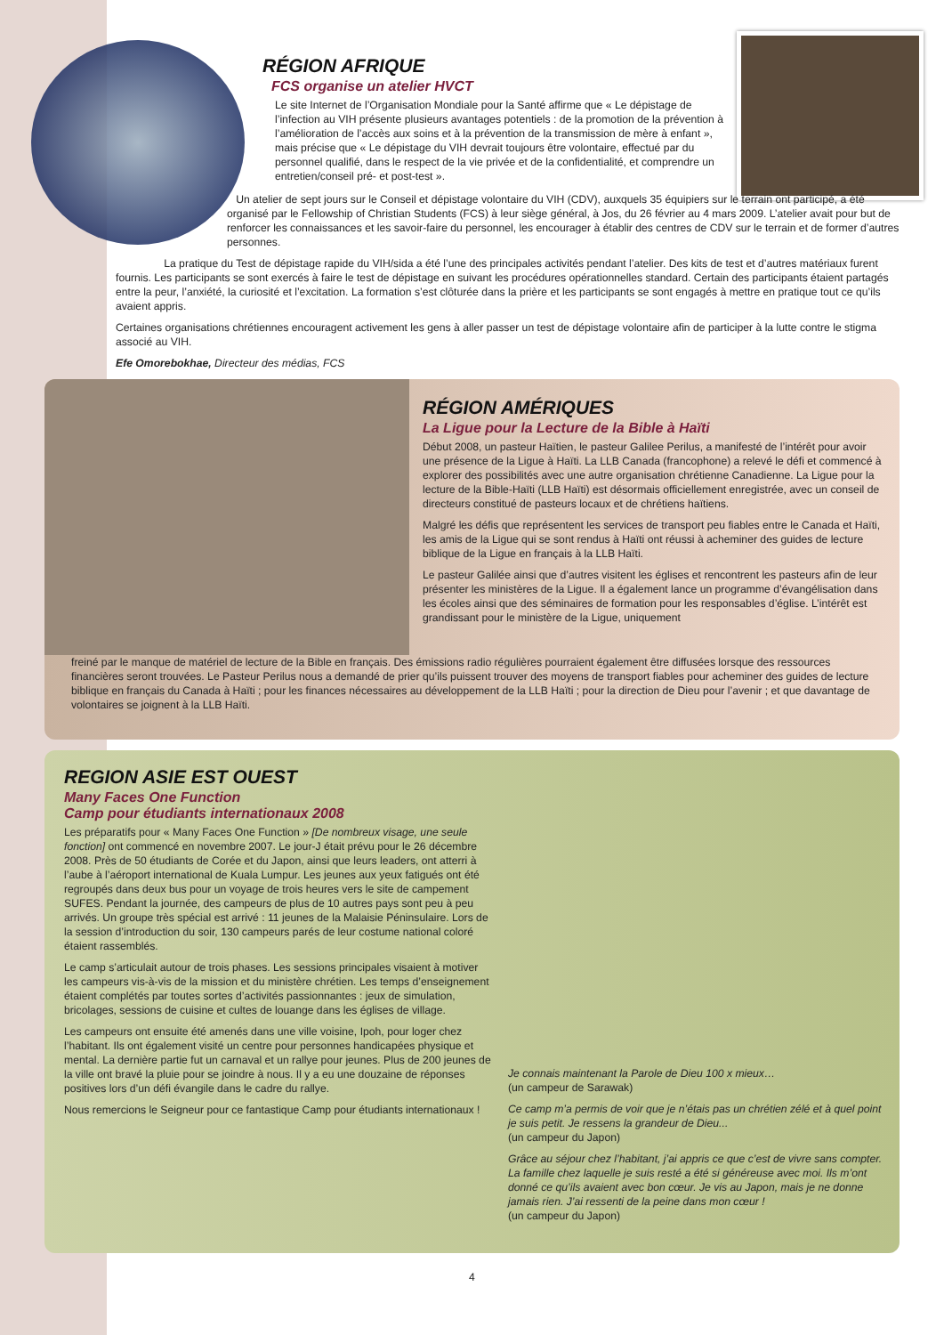RÉGION AFRIQUE
FCS organise un atelier HVCT
Le site Internet de l’Organisation Mondiale pour la Santé affirme que « Le dépistage de l’infection au VIH présente plusieurs avantages potentiels : de la promotion de la prévention à l’amélioration de l’accès aux soins et à la prévention de la transmission de mère à enfant », mais précise que « Le dépistage du VIH devrait toujours être volontaire, effectué par du personnel qualifié, dans le respect de la vie privée et de la confidentialité, et comprendre un entretien/conseil pré- et post-test ».
Un atelier de sept jours sur le Conseil et dépistage volontaire du VIH (CDV), auxquels 35 équipiers sur le terrain ont participé, a été organisé par le Fellowship of Christian Students (FCS) à leur siège général, à Jos, du 26 février au 4 mars 2009. L’atelier avait pour but de renforcer les connaissances et les savoir-faire du personnel, les encourager à établir des centres de CDV sur le terrain et de former d’autres personnes.
La pratique du Test de dépistage rapide du VIH/sida a été l’une des principales activités pendant l’atelier. Des kits de test et d’autres matériaux furent fournis. Les participants se sont exercés à faire le test de dépistage en suivant les procédures opérationnelles standard. Certain des participants étaient partagés entre la peur, l’anxiété, la curiosité et l’excitation. La formation s’est clôturée dans la prière et les participants se sont engagés à mettre en pratique tout ce qu’ils avaient appris.
Certaines organisations chrétiennes encouragent activement les gens à aller passer un test de dépistage volontaire afin de participer à la lutte contre le stigma associé au VIH.
Efe Omorebokhae, Directeur des médias, FCS
RÉGION AMÉRIQUES
La Ligue pour la Lecture de la Bible à Haïti
Début 2008, un pasteur Haïtien, le pasteur Galilee Perilus, a manifesté de l’intérêt pour avoir une présence de la Ligue à Haïti. La LLB Canada (francophone) a relevé le défi et commencé à explorer des possibilités avec une autre organisation chrétienne Canadienne. La Ligue pour la lecture de la Bible-Haïti (LLB Haïti) est désormais officiellement enregistrée, avec un conseil de directeurs constitué de pasteurs locaux et de chrétiens haïtiens.
Malgré les défis que représentent les services de transport peu fiables entre le Canada et Haïti, les amis de la Ligue qui se sont rendus à Haïti ont réussi à acheminer des guides de lecture biblique de la Ligue en français à la LLB Haïti.
Le pasteur Galilée ainsi que d’autres visitent les églises et rencontrent les pasteurs afin de leur présenter les ministères de la Ligue. Il a également lance un programme d’évangélisation dans les écoles ainsi que des séminaires de formation pour les responsables d’église. L’intérêt est grandissant pour le ministère de la Ligue, uniquement
freiné par le manque de matériel de lecture de la Bible en français. Des émissions radio régulières pourraient également être diffusées lorsque des ressources financières seront trouvées. Le Pasteur Perilus nous a demandé de prier qu’ils puissent trouver des moyens de transport fiables pour acheminer des guides de lecture biblique en français du Canada à Haïti ; pour les finances nécessaires au développement de la LLB Haïti ; pour la direction de Dieu pour l’avenir ; et que davantage de volontaires se joignent à la LLB Haïti.
REGION ASIE EST OUEST
Many Faces One Function
Camp pour étudiants internationaux 2008
Les préparatifs pour « Many Faces One Function » [De nombreux visage, une seule fonction] ont commencé en novembre 2007. Le jour-J était prévu pour le 26 décembre 2008. Près de 50 étudiants de Corée et du Japon, ainsi que leurs leaders, ont atterri à l’aube à l’aéroport international de Kuala Lumpur. Les jeunes aux yeux fatigués ont été regroupés dans deux bus pour un voyage de trois heures vers le site de campement SUFES. Pendant la journée, des campeurs de plus de 10 autres pays sont peu à peu arrivés. Un groupe très spécial est arrivé : 11 jeunes de la Malaisie Péninsulaire. Lors de la session d’introduction du soir, 130 campeurs parés de leur costume national coloré étaient rassemblés.
Le camp s’articulait autour de trois phases. Les sessions principales visaient à motiver les campeurs vis-à-vis de la mission et du ministère chrétien. Les temps d’enseignement étaient complétés par toutes sortes d’activités passionnantes : jeux de simulation, bricolages, sessions de cuisine et cultes de louange dans les églises de village.
Les campeurs ont ensuite été amenés dans une ville voisine, Ipoh, pour loger chez l’habitant. Ils ont également visité un centre pour personnes handicapées physique et mental. La dernière partie fut un carnaval et un rallye pour jeunes. Plus de 200 jeunes de la ville ont bravé la pluie pour se joindre à nous. Il y a eu une douzaine de réponses positives lors d’un défi évangile dans le cadre du rallye.
Nous remercions le Seigneur pour ce fantastique Camp pour étudiants internationaux !
Je connais maintenant la Parole de Dieu 100 x mieux…
(un campeur de Sarawak)
Ce camp m’a permis de voir que je n’étais pas un chrétien zélé et à quel point je suis petit. Je ressens la grandeur de Dieu...
(un campeur du Japon)
Grâce au séjour chez l’habitant, j’ai appris ce que c’est de vivre sans compter. La famille chez laquelle je suis resté a été si généreuse avec moi. Ils m’ont donné ce qu’ils avaient avec bon cœur. Je vis au Japon, mais je ne donne jamais rien. J’ai ressenti de la peine dans mon cœur !
(un campeur du Japon)
4